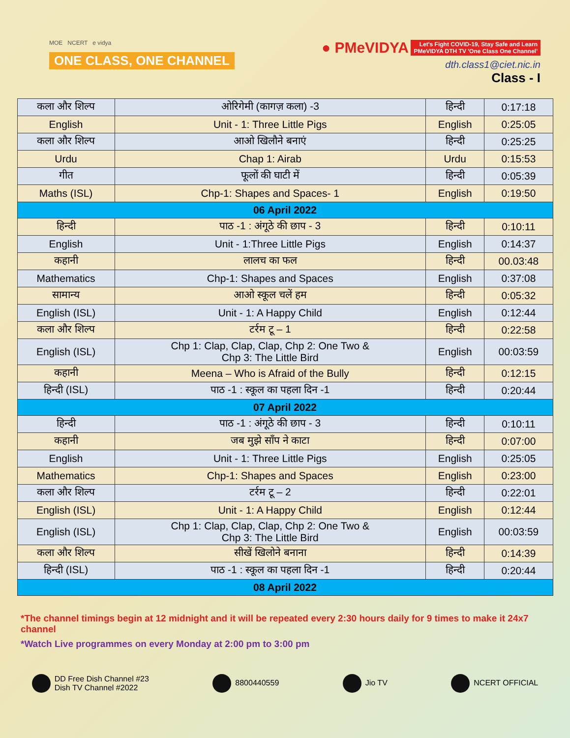MOE NCERT e vidya
ONE CLASS, ONE CHANNEL
● PMeVIDYA Let's Fight COVID-19, Stay Safe and Learn
PMeVIDYA DTH TV 'One Class One Channel'
dth.class1@ciet.nic.in
Class - I
| कला और शिल्प | ओरिगेमी (कागज़ कला) -3 | हिन्दी | 0:17:18 |
| English | Unit - 1: Three Little Pigs | English | 0:25:05 |
| कला और शिल्प | आओ खिलौने बनाएं | हिन्दी | 0:25:25 |
| Urdu | Chap 1: Airab | Urdu | 0:15:53 |
| गीत | फूलों की घाटी में | हिन्दी | 0:05:39 |
| Maths (ISL) | Chp-1: Shapes and Spaces- 1 | English | 0:19:50 |
| 06 April 2022 | | | |
| हिन्दी | पाठ -1 : अंगूठे की छाप - 3 | हिन्दी | 0:10:11 |
| English | Unit - 1:Three Little Pigs | English | 0:14:37 |
| कहानी | लालच का फल | हिन्दी | 00.03:48 |
| Mathematics | Chp-1: Shapes and Spaces | English | 0:37:08 |
| सामान्य | आओ स्कूल चलें हम | हिन्दी | 0:05:32 |
| English (ISL) | Unit - 1: A Happy Child | English | 0:12:44 |
| कला और शिल्प | टर्रम टू – 1 | हिन्दी | 0:22:58 |
| English (ISL) | Chp 1: Clap, Clap, Clap, Chp 2: One Two & Chp 3: The Little Bird | English | 00:03:59 |
| कहानी | Meena – Who is Afraid of the Bully | हिन्दी | 0:12:15 |
| हिन्दी (ISL) | पाठ -1 : स्कूल का पहला दिन -1 | हिन्दी | 0:20:44 |
| 07 April 2022 | | | |
| हिन्दी | पाठ -1 : अंगूठे की छाप - 3 | हिन्दी | 0:10:11 |
| कहानी | जब मुझे साँप ने काटा | हिन्दी | 0:07:00 |
| English | Unit - 1: Three Little Pigs | English | 0:25:05 |
| Mathematics | Chp-1: Shapes and Spaces | English | 0:23:00 |
| कला और शिल्प | टर्रम टू – 2 | हिन्दी | 0:22:01 |
| English (ISL) | Unit - 1: A Happy Child | English | 0:12:44 |
| English (ISL) | Chp 1: Clap, Clap, Clap, Chp 2: One Two & Chp 3: The Little Bird | English | 00:03:59 |
| कला और शिल्प | सीखें खिलोने बनाना | हिन्दी | 0:14:39 |
| हिन्दी (ISL) | पाठ -1 : स्कूल का पहला दिन -1 | हिन्दी | 0:20:44 |
| 08 April 2022 | | | |
*The channel timings begin at 12 midnight and it will be repeated every 2:30 hours daily for 9 times to make it 24x7 channel
*Watch Live programmes on every Monday at 2:00 pm to 3:00 pm
DD Free Dish Channel #23
Dish TV Channel #2022
8800440559 Jio TV NCERT OFFICIAL